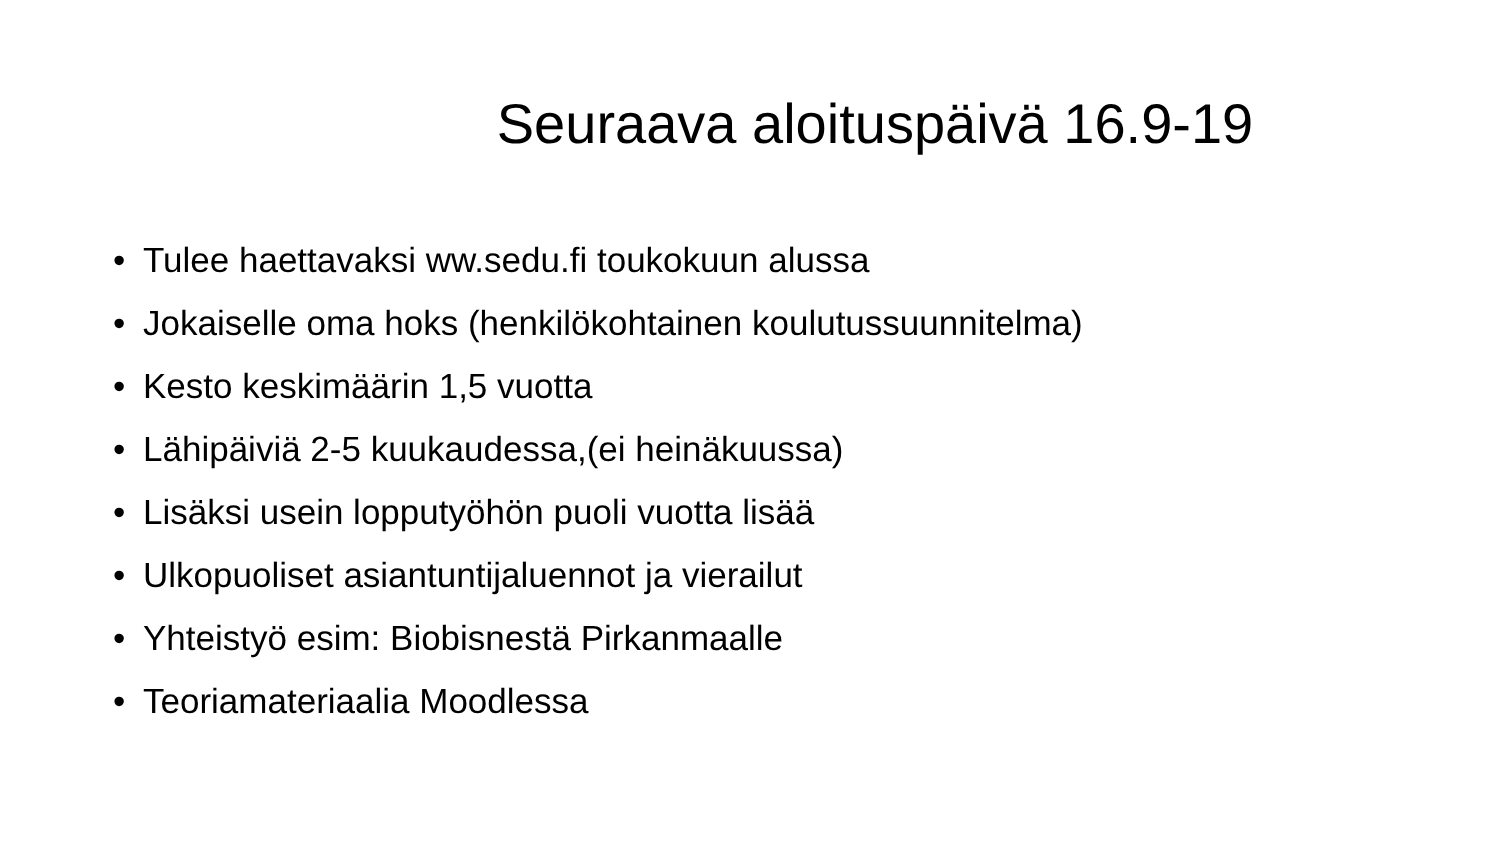Seuraava aloituspäivä 16.9-19
• Tulee haettavaksi ww.sedu.fi toukokuun alussa
• Jokaiselle oma hoks (henkilökohtainen koulutussuunnitelma)
• Kesto keskimäärin 1,5 vuotta
• Lähipäiviä 2-5 kuukaudessa,(ei heinäkuussa)
• Lisäksi usein lopputyöhön puoli vuotta lisää
• Ulkopuoliset asiantuntijaluennot ja vierailut
• Yhteistyö esim: Biobisnestä Pirkanmaalle
• Teoriamateriaalia Moodlessa